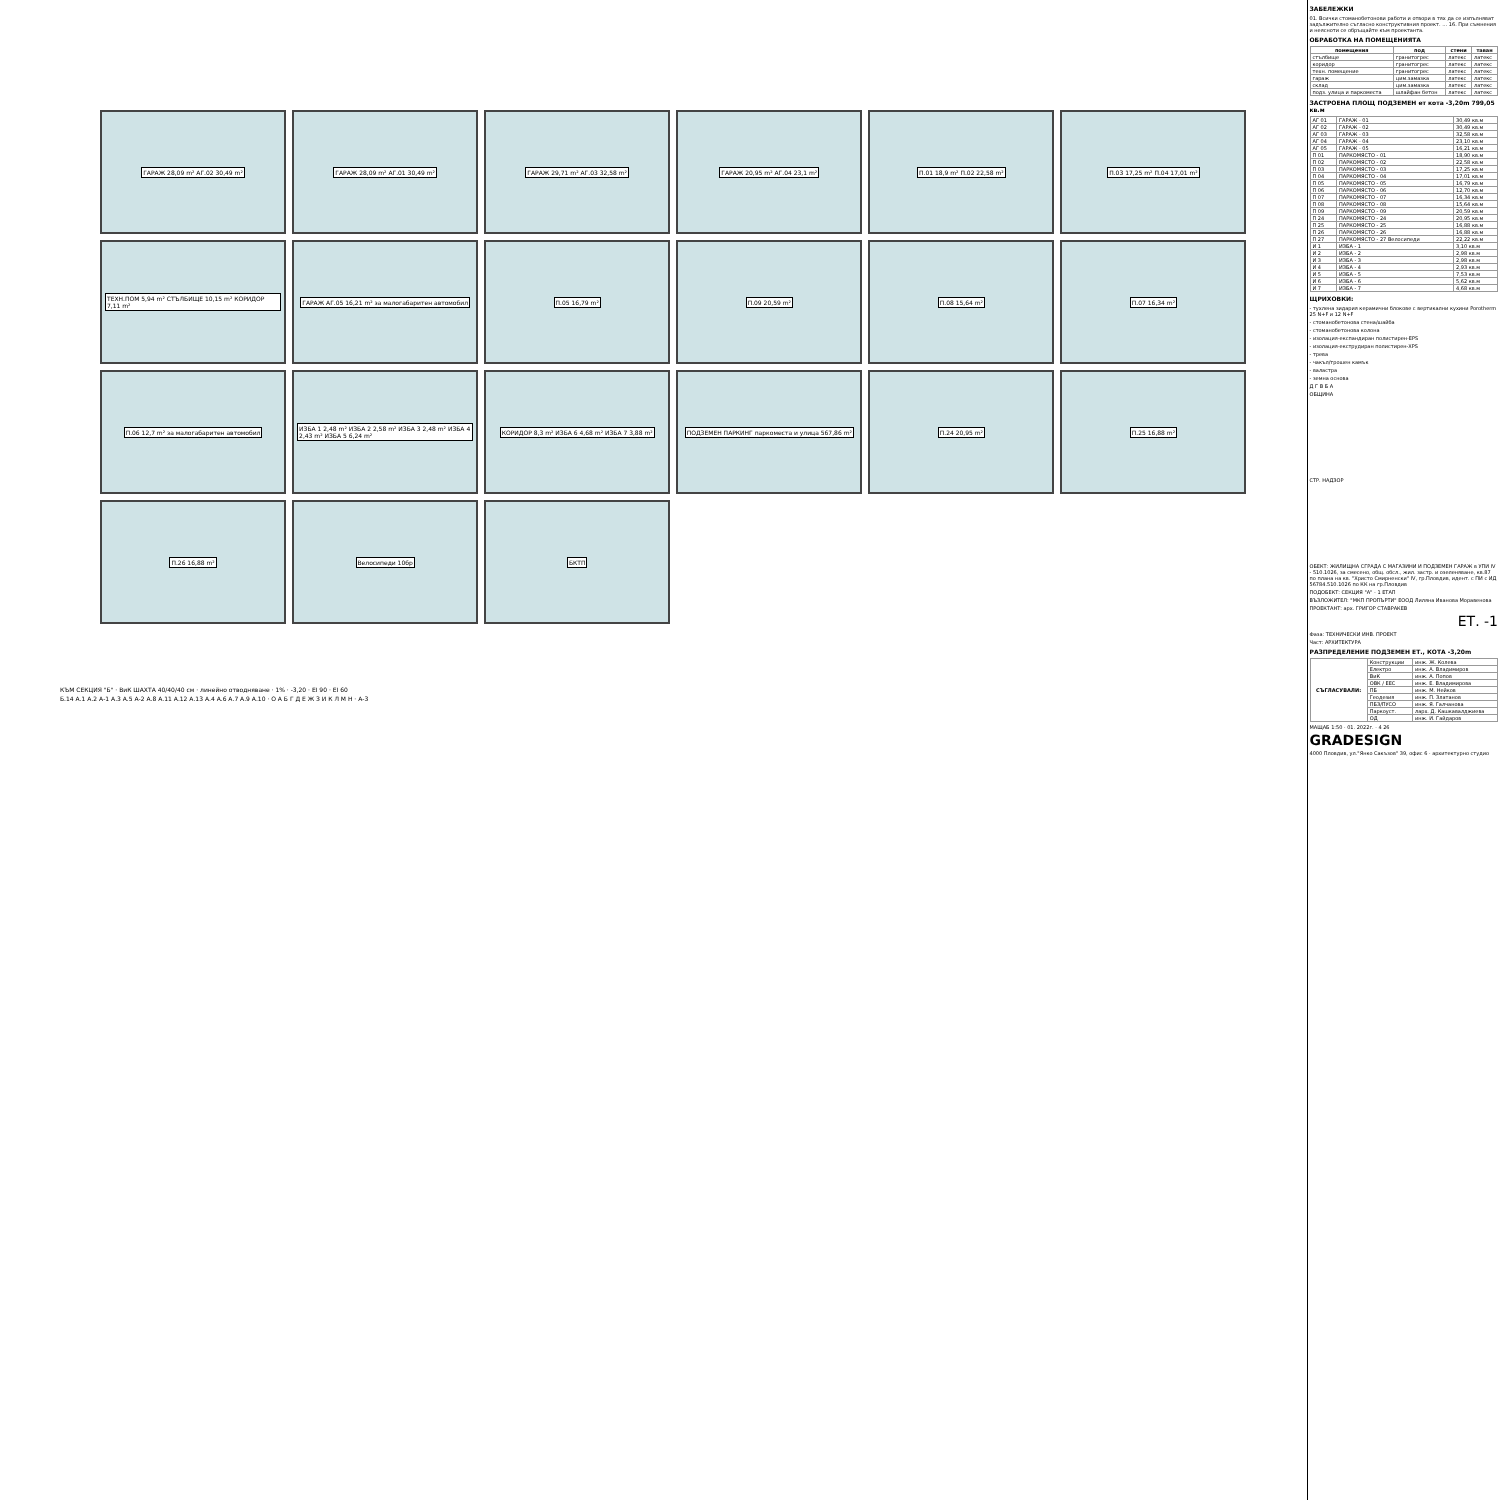ГАРАЖ 28,09 m² АГ.02 30,49 m²
ГАРАЖ 28,09 m² АГ.01 30,49 m²
ГАРАЖ 29,71 m² АГ.03 32,58 m²
ГАРАЖ 20,95 m² АГ.04 23,1 m²
П.01 18,9 m² П.02 22,58 m²
П.03 17,25 m² П.04 17,01 m²
ТЕХН.ПОМ 5,94 m² СТЪЛБИЩЕ 10,15 m² КОРИДОР 7,11 m²
ГАРАЖ АГ.05 16,21 m² за малогабаритен автомобил
П.05 16,79 m²
П.09 20,59 m²
П.08 15,64 m²
П.07 16,34 m²
П.06 12,7 m² за малогабаритен автомобил
ИЗБА 1 2,48 m² ИЗБА 2 2,58 m² ИЗБА 3 2,48 m² ИЗБА 4 2,43 m² ИЗБА 5 6,24 m²
КОРИДОР 8,3 m² ИЗБА 6 4,68 m² ИЗБА 7 3,88 m²
ПОДЗЕМЕН ПАРКИНГ паркоместа и улица 567,86 m²
П.24 20,95 m²
П.25 16,88 m²
П.26 16,88 m²
Велосипеди 10бр
БКТП
КЪМ СЕКЦИЯ "Б" · ВиК ШАХТА 40/40/40 см · линейно отводняване · 1% · -3,20 · EI 90 · EI 60
Б.14 А.1 А.2 А-1 А.3 А.5 А-2 А.8 А.11 А.12 А.13 А.4 А.6 А.7 А.9 А.10 · О А Б Г Д Е Ж З И К Л М Н · А-3
ЗАБЕЛЕЖКИ
01. Всички стоманобетонови работи и отвори в тях да се изпълняват задължително съгласно конструктивния проект. … 16. При съмнения и неясноти се обръщайте към проектанта.
ОБРАБОТКА НА ПОМЕЩЕНИЯТА
| помещения | под | стени | таван |
| --- | --- | --- | --- |
| стълбище | гранитогрес | латекс | латекс |
| коридор | гранитогрес | латекс | латекс |
| техн. помещение | гранитогрес | латекс | латекс |
| гараж | цим.замазка | латекс | латекс |
| склад | цим.замазка | латекс | латекс |
| подз. улица и паркоместа | шлайфан бетон | латекс | латекс |
ЗАСТРОЕНА ПЛОЩ ПОДЗЕМЕН ет кота -3,20m 799,05 кв.м
| АГ 01 | ГАРАЖ - 01 | 30,49 кв.м |
| АГ 02 | ГАРАЖ - 02 | 30,49 кв.м |
| АГ 03 | ГАРАЖ - 03 | 32,58 кв.м |
| АГ 04 | ГАРАЖ - 04 | 23,10 кв.м |
| АГ 05 | ГАРАЖ - 05 | 16,21 кв.м |
| П 01 | ПАРКОМЯСТО - 01 | 18,90 кв.м |
| П 02 | ПАРКОМЯСТО - 02 | 22,58 кв.м |
| П 03 | ПАРКОМЯСТО - 03 | 17,25 кв.м |
| П 04 | ПАРКОМЯСТО - 04 | 17,01 кв.м |
| П 05 | ПАРКОМЯСТО - 05 | 16,79 кв.м |
| П 06 | ПАРКОМЯСТО - 06 | 12,70 кв.м |
| П 07 | ПАРКОМЯСТО - 07 | 16,34 кв.м |
| П 08 | ПАРКОМЯСТО - 08 | 15,64 кв.м |
| П 09 | ПАРКОМЯСТО - 09 | 20,59 кв.м |
| П 24 | ПАРКОМЯСТО - 24 | 20,95 кв.м |
| П 25 | ПАРКОМЯСТО - 25 | 16,88 кв.м |
| П 26 | ПАРКОМЯСТО - 26 | 16,88 кв.м |
| П 27 | ПАРКОМЯСТО - 27 Велосипеди | 22,22 кв.м |
| И 1 | ИЗБА - 1 | 3,10 кв.м |
| И 2 | ИЗБА - 2 | 2,98 кв.м |
| И 3 | ИЗБА - 3 | 2,98 кв.м |
| И 4 | ИЗБА - 4 | 2,93 кв.м |
| И 5 | ИЗБА - 5 | 7,53 кв.м |
| И 6 | ИЗБА - 6 | 5,62 кв.м |
| И 7 | ИЗБА - 7 | 4,68 кв.м |
ЩРИХОВКИ:
- тухлена зидария керамични блокове с вертикални кухини Porotherm 25 N+F и 12 N+F
- стоманобетонова стена/шайба
- стоманобетонова колона
- изолация-експандиран полистирен-EPS
- изолация-екструдиран полистирен-XPS
- трева
- чакъл/трошен камък
- валастра
- земна основа
Д Г В Б А
ОБЩИНА
СТР. НАДЗОР
ОБЕКТ: ЖИЛИЩНА СГРАДА С МАГАЗИНИ И ПОДЗЕМЕН ГАРАЖ в УПИ IV - 510.1026, за смесено, общ. обсл., жил. застр. и озеленяване, кв.87 по плана на кв. "Христо Смирненски" IV, гр.Пловдив, идент. с ПИ с ИД 56784.510.1026 по КК на гр.Пловдив
ПОДОБЕКТ: СЕКЦИЯ "А" - 1 ЕТАП
ВЪЗЛОЖИТЕЛ: "МКП ПРОПЪРТИ" ЕООД Лиляна Иванова Моравенова
ПРОЕКТАНТ: арх. ГРИГОР СТАВРАКЕВ
ЕТ. -1
Фаза: ТЕХНИЧЕСКИ ИНВ. ПРОЕКТ
Част: АРХИТЕКТУРА
РАЗПРЕДЕЛЕНИЕ ПОДЗЕМЕН ЕТ., КОТА -3,20m
| СЪГЛАСУВАЛИ: | Конструкции | инж. Ж. Колева |
| | Електро | инж. А. Владимиров |
| | ВиК | инж. А. Попов |
| | ОВК / ЕЕС | инж. Е. Владимирова |
| | ПБ | инж. М. Нейков |
| | Геодезия | инж. П. Златанов |
| | ПБЗ/ПУСО | инж. Я. Галчанова |
| | Паркоуст. | ларх. Д. Кашкавалджиева |
| | ОД | инж. И. Гайдаров |
МАЩАБ 1:50 · 01. 2022г. · 4 26
GRADESIGN
4000 Пловдив, ул."Янко Сакъзов" 39, офис 6 · архитектурно студио